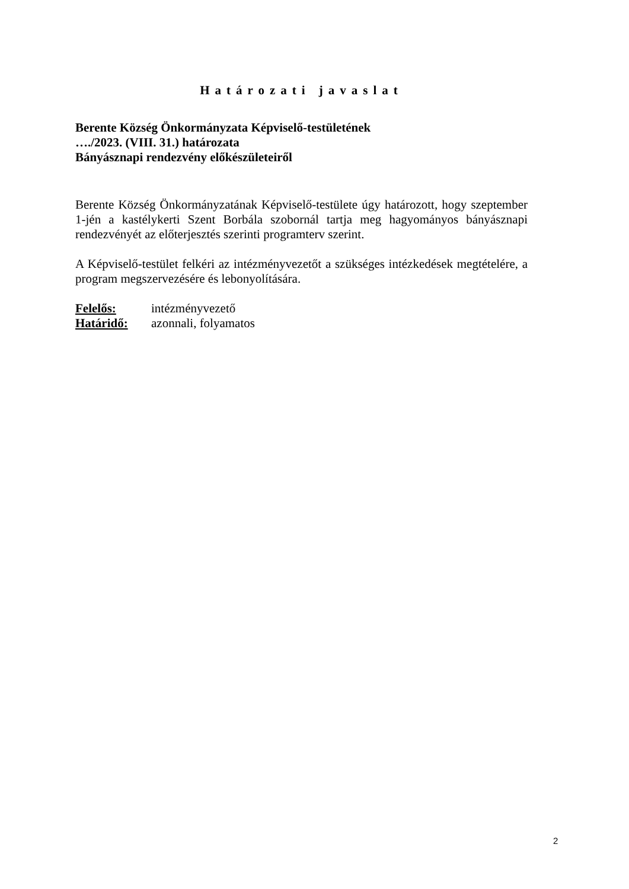Határozati javaslat
Berente Község Önkormányzata Képviselő-testületének
…./2023. (VIII. 31.) határozata
Bányásznapi rendezvény előkészületeiről
Berente Község Önkormányzatának Képviselő-testülete úgy határozott, hogy szeptember 1-jén a kastélykerti Szent Borbála szobornál tartja meg hagyományos bányásznapi rendezvényét az előterjesztés szerinti programterv szerint.
A Képviselő-testület felkéri az intézményvezetőt a szükséges intézkedések megtételére, a program megszervezésére és lebonyolítására.
| Felelős: | intézményvezető |
| Határidő: | azonnali, folyamatos |
2